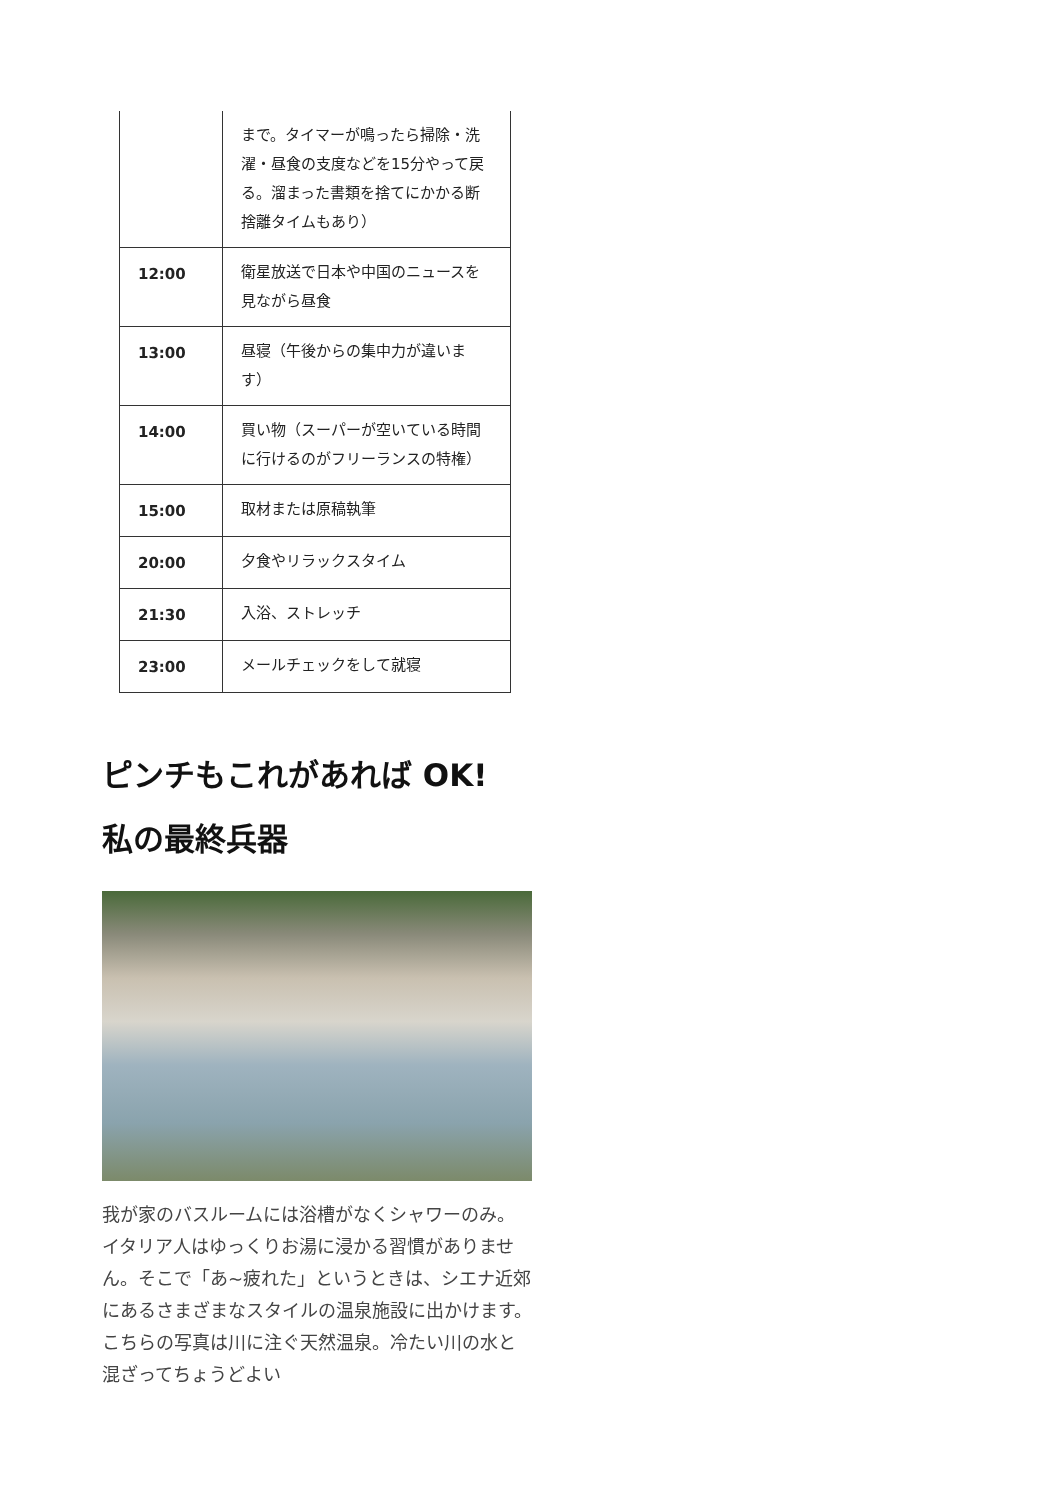| | まで。タイマーが鳴ったら掃除・洗濯・昼食の支度などを15分やって戻る。溜まった書類を捨てにかかる断捨離タイムもあり） |
| 12:00 | 衛星放送で日本や中国のニュースを見ながら昼食 |
| 13:00 | 昼寝（午後からの集中力が違います） |
| 14:00 | 買い物（スーパーが空いている時間に行けるのがフリーランスの特権） |
| 15:00 | 取材または原稿執筆 |
| 20:00 | 夕食やリラックスタイム |
| 21:30 | 入浴、ストレッチ |
| 23:00 | メールチェックをして就寝 |
ピンチもこれがあれば OK!
私の最終兵器
我が家のバスルームには浴槽がなくシャワーのみ。イタリア人はゆっくりお湯に浸かる習慣がありません。そこで「あ~疲れた」というときは、シエナ近郊にあるさまざまなスタイルの温泉施設に出かけます。こちらの写真は川に注ぐ天然温泉。冷たい川の水と混ざってちょうどよい